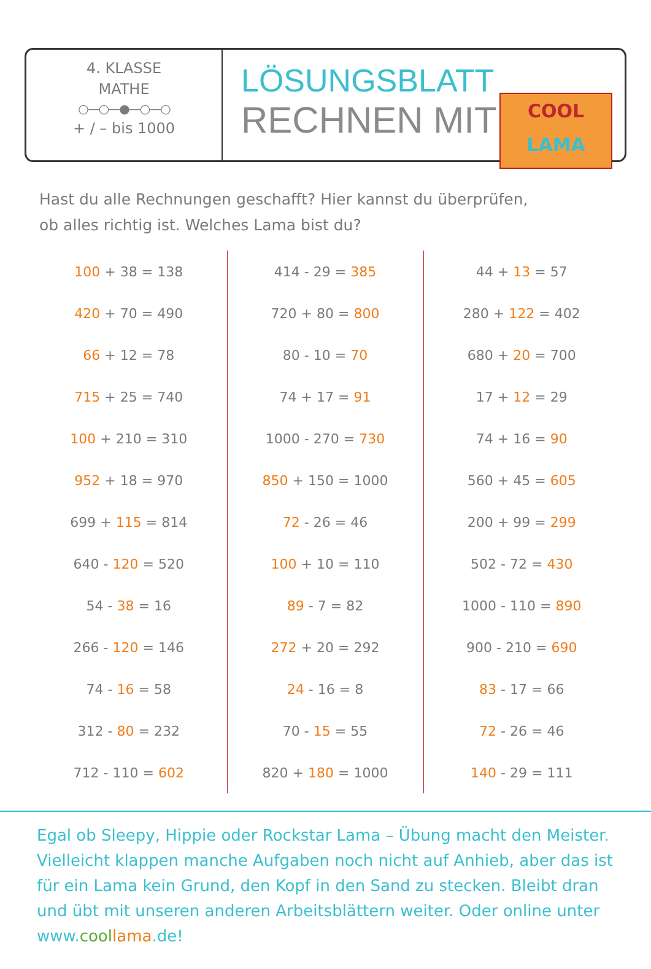4. KLASSE
MATHE
○—○—●—○—○
+ / – bis 1000
LÖSUNGSBLATT
RECHNEN MIT
COOL
LAMA
Hast du alle Rechnungen geschafft? Hier kannst du überprüfen,
ob alles richtig ist. Welches Lama bist du?
| 100 + 38 = 138 | 414 - 29 = 385 | 44 + 13 = 57 |
| 420 + 70 = 490 | 720 + 80 = 800 | 280 + 122 = 402 |
| 66 + 12 = 78 | 80 - 10 = 70 | 680 + 20 = 700 |
| 715 + 25 = 740 | 74 + 17 = 91 | 17 + 12 = 29 |
| 100 + 210 = 310 | 1000 - 270 = 730 | 74 + 16 = 90 |
| 952 + 18 = 970 | 850 + 150 = 1000 | 560 + 45 = 605 |
| 699 + 115 = 814 | 72 - 26 = 46 | 200 + 99 = 299 |
| 640 - 120 = 520 | 100 + 10 = 110 | 502 - 72 = 430 |
| 54 - 38 = 16 | 89 - 7 = 82 | 1000 - 110 = 890 |
| 266 - 120 = 146 | 272 + 20 = 292 | 900 - 210 = 690 |
| 74 - 16 = 58 | 24 - 16 = 8 | 83 - 17 = 66 |
| 312 - 80 = 232 | 70 - 15 = 55 | 72 - 26 = 46 |
| 712 - 110 = 602 | 820 + 180 = 1000 | 140 - 29 = 111 |
Egal ob Sleepy, Hippie oder Rockstar Lama – Übung macht den Meister. Vielleicht klappen manche Aufgaben noch nicht auf Anhieb, aber das ist für ein Lama kein Grund, den Kopf in den Sand zu stecken. Bleibt dran und übt mit unseren anderen Arbeitsblättern weiter. Oder online unter www.cool lama.de!